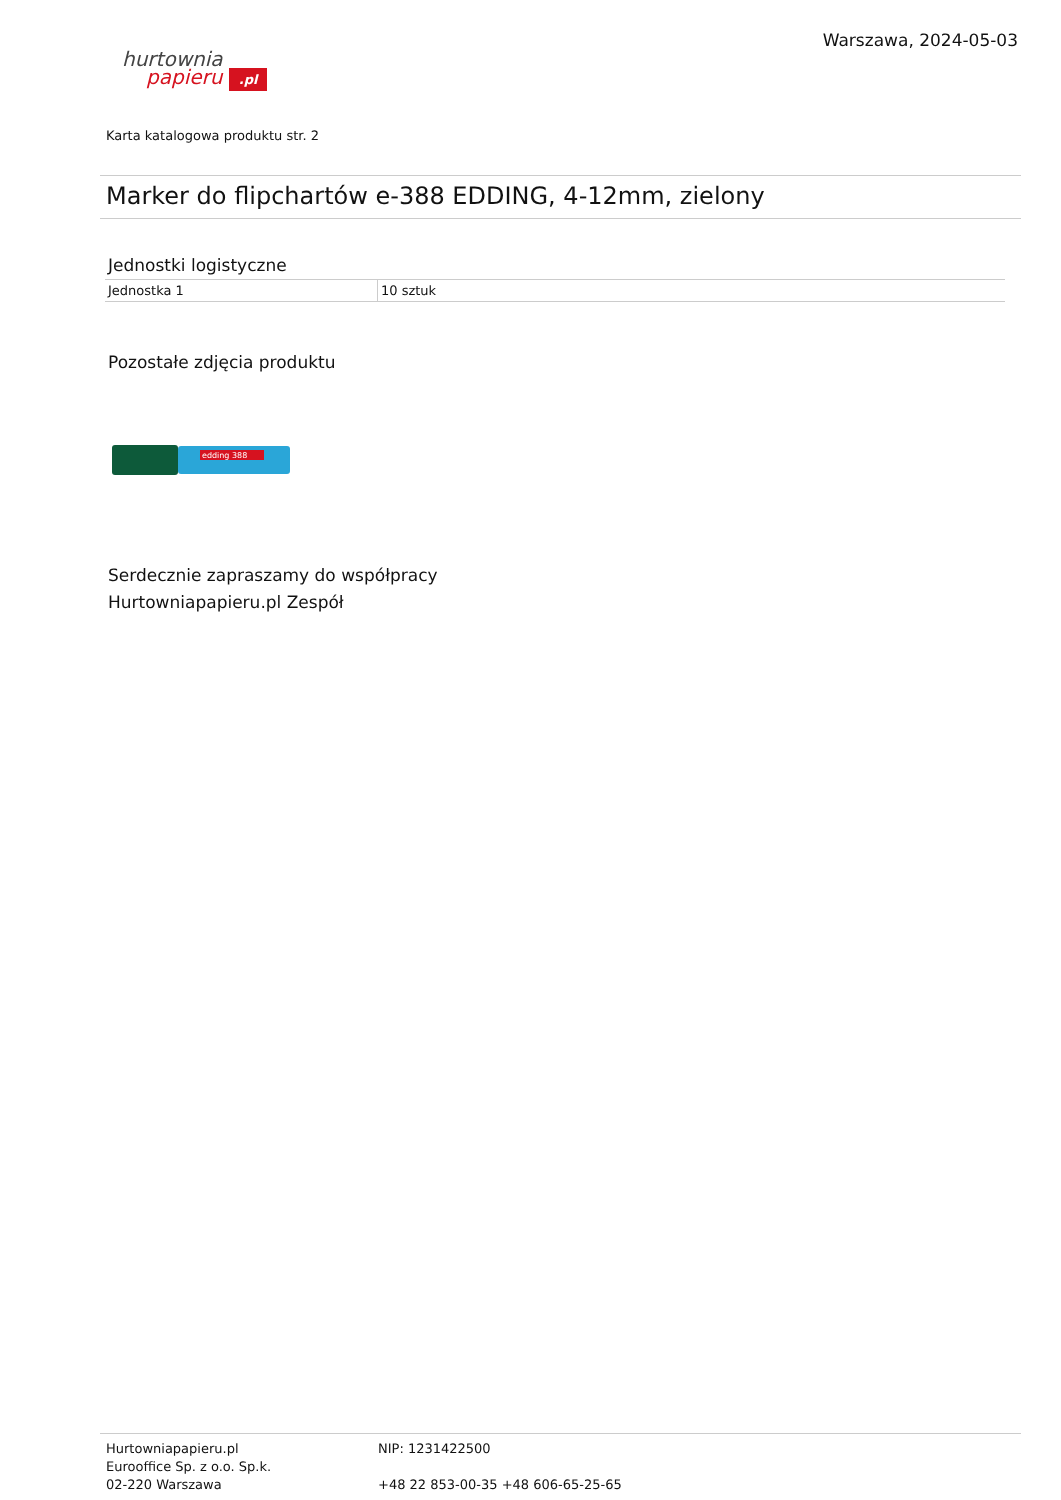hurtownia
papieru .pl
Warszawa, 2024-05-03
Karta katalogowa produktu str. 2
Marker do flipchartów e-388 EDDING, 4-12mm, zielony
Jednostki logistyczne
| Jednostka 1 | 10 sztuk |
Pozostałe zdjęcia produktu
edding 388
Serdecznie zapraszamy do współpracy
Hurtowniapapieru.pl Zespół
Hurtowniapapieru.pl
Eurooffice Sp. z o.o. Sp.k.
02-220 Warszawa
NIP: 1231422500
+48 22 853-00-35 +48 606-65-25-65